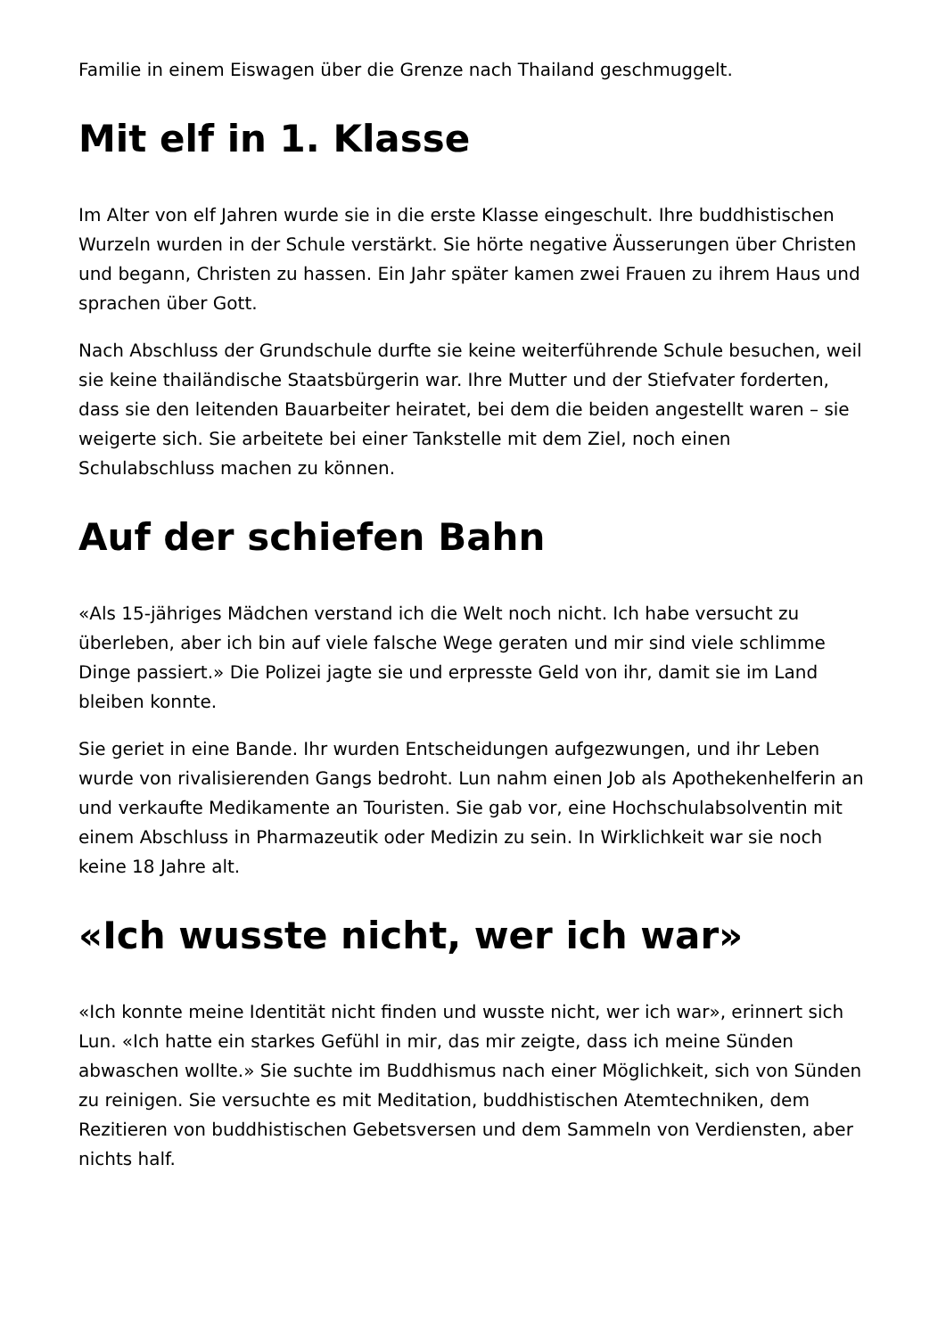Familie in einem Eiswagen über die Grenze nach Thailand geschmuggelt.
Mit elf in 1. Klasse
Im Alter von elf Jahren wurde sie in die erste Klasse eingeschult. Ihre buddhistischen Wurzeln wurden in der Schule verstärkt. Sie hörte negative Äusserungen über Christen und begann, Christen zu hassen. Ein Jahr später kamen zwei Frauen zu ihrem Haus und sprachen über Gott.
Nach Abschluss der Grundschule durfte sie keine weiterführende Schule besuchen, weil sie keine thailändische Staatsbürgerin war. Ihre Mutter und der Stiefvater forderten, dass sie den leitenden Bauarbeiter heiratet, bei dem die beiden angestellt waren – sie weigerte sich. Sie arbeitete bei einer Tankstelle mit dem Ziel, noch einen Schulabschluss machen zu können.
Auf der schiefen Bahn
«Als 15-jähriges Mädchen verstand ich die Welt noch nicht. Ich habe versucht zu überleben, aber ich bin auf viele falsche Wege geraten und mir sind viele schlimme Dinge passiert.» Die Polizei jagte sie und erpresste Geld von ihr, damit sie im Land bleiben konnte.
Sie geriet in eine Bande. Ihr wurden Entscheidungen aufgezwungen, und ihr Leben wurde von rivalisierenden Gangs bedroht. Lun nahm einen Job als Apothekenhelferin an und verkaufte Medikamente an Touristen. Sie gab vor, eine Hochschulabsolventin mit einem Abschluss in Pharmazeutik oder Medizin zu sein. In Wirklichkeit war sie noch keine 18 Jahre alt.
«Ich wusste nicht, wer ich war»
«Ich konnte meine Identität nicht finden und wusste nicht, wer ich war», erinnert sich Lun. «Ich hatte ein starkes Gefühl in mir, das mir zeigte, dass ich meine Sünden abwaschen wollte.» Sie suchte im Buddhismus nach einer Möglichkeit, sich von Sünden zu reinigen. Sie versuchte es mit Meditation, buddhistischen Atemtechniken, dem Rezitieren von buddhistischen Gebetsversen und dem Sammeln von Verdiensten, aber nichts half.